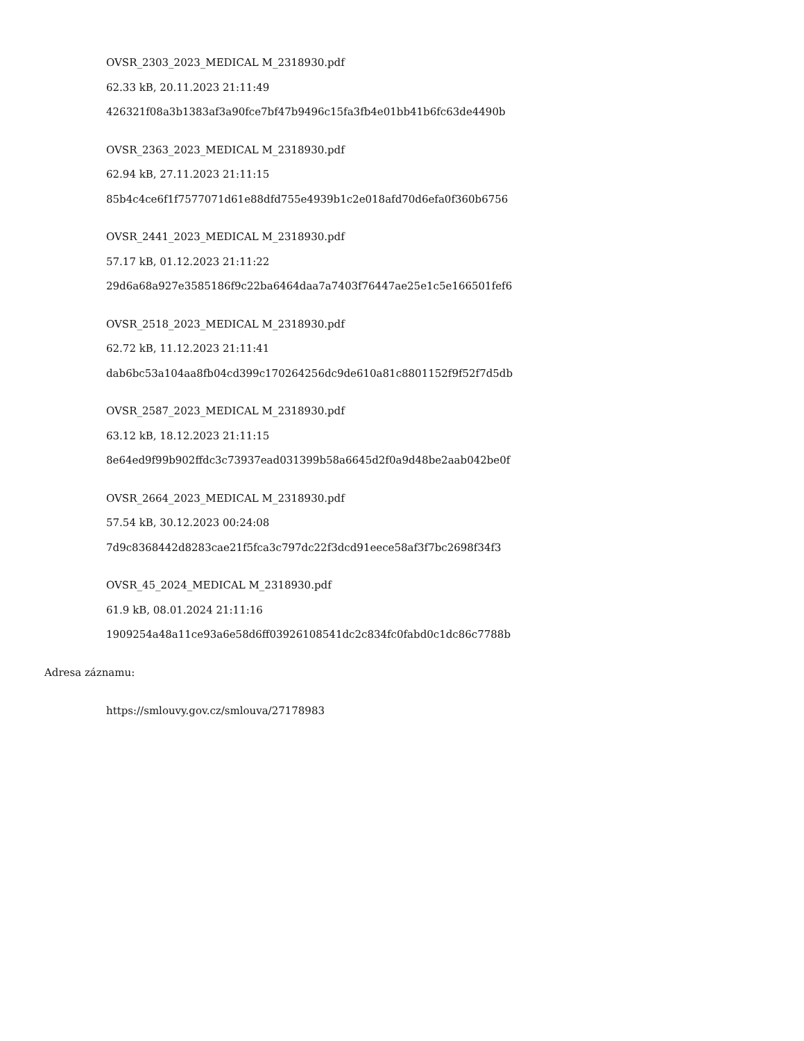OVSR_2303_2023_MEDICAL M_2318930.pdf
62.33 kB, 20.11.2023 21:11:49
426321f08a3b1383af3a90fce7bf47b9496c15fa3fb4e01bb41b6fc63de4490b
OVSR_2363_2023_MEDICAL M_2318930.pdf
62.94 kB, 27.11.2023 21:11:15
85b4c4ce6f1f7577071d61e88dfd755e4939b1c2e018afd70d6efa0f360b6756
OVSR_2441_2023_MEDICAL M_2318930.pdf
57.17 kB, 01.12.2023 21:11:22
29d6a68a927e3585186f9c22ba6464daa7a7403f76447ae25e1c5e166501fef6
OVSR_2518_2023_MEDICAL M_2318930.pdf
62.72 kB, 11.12.2023 21:11:41
dab6bc53a104aa8fb04cd399c170264256dc9de610a81c8801152f9f52f7d5db
OVSR_2587_2023_MEDICAL M_2318930.pdf
63.12 kB, 18.12.2023 21:11:15
8e64ed9f99b902ffdc3c73937ead031399b58a6645d2f0a9d48be2aab042be0f
OVSR_2664_2023_MEDICAL M_2318930.pdf
57.54 kB, 30.12.2023 00:24:08
7d9c8368442d8283cae21f5fca3c797dc22f3dcd91eece58af3f7bc2698f34f3
OVSR_45_2024_MEDICAL M_2318930.pdf
61.9 kB, 08.01.2024 21:11:16
1909254a48a11ce93a6e58d6ff03926108541dc2c834fc0fabd0c1dc86c7788b
Adresa záznamu:
https://smlouvy.gov.cz/smlouva/27178983